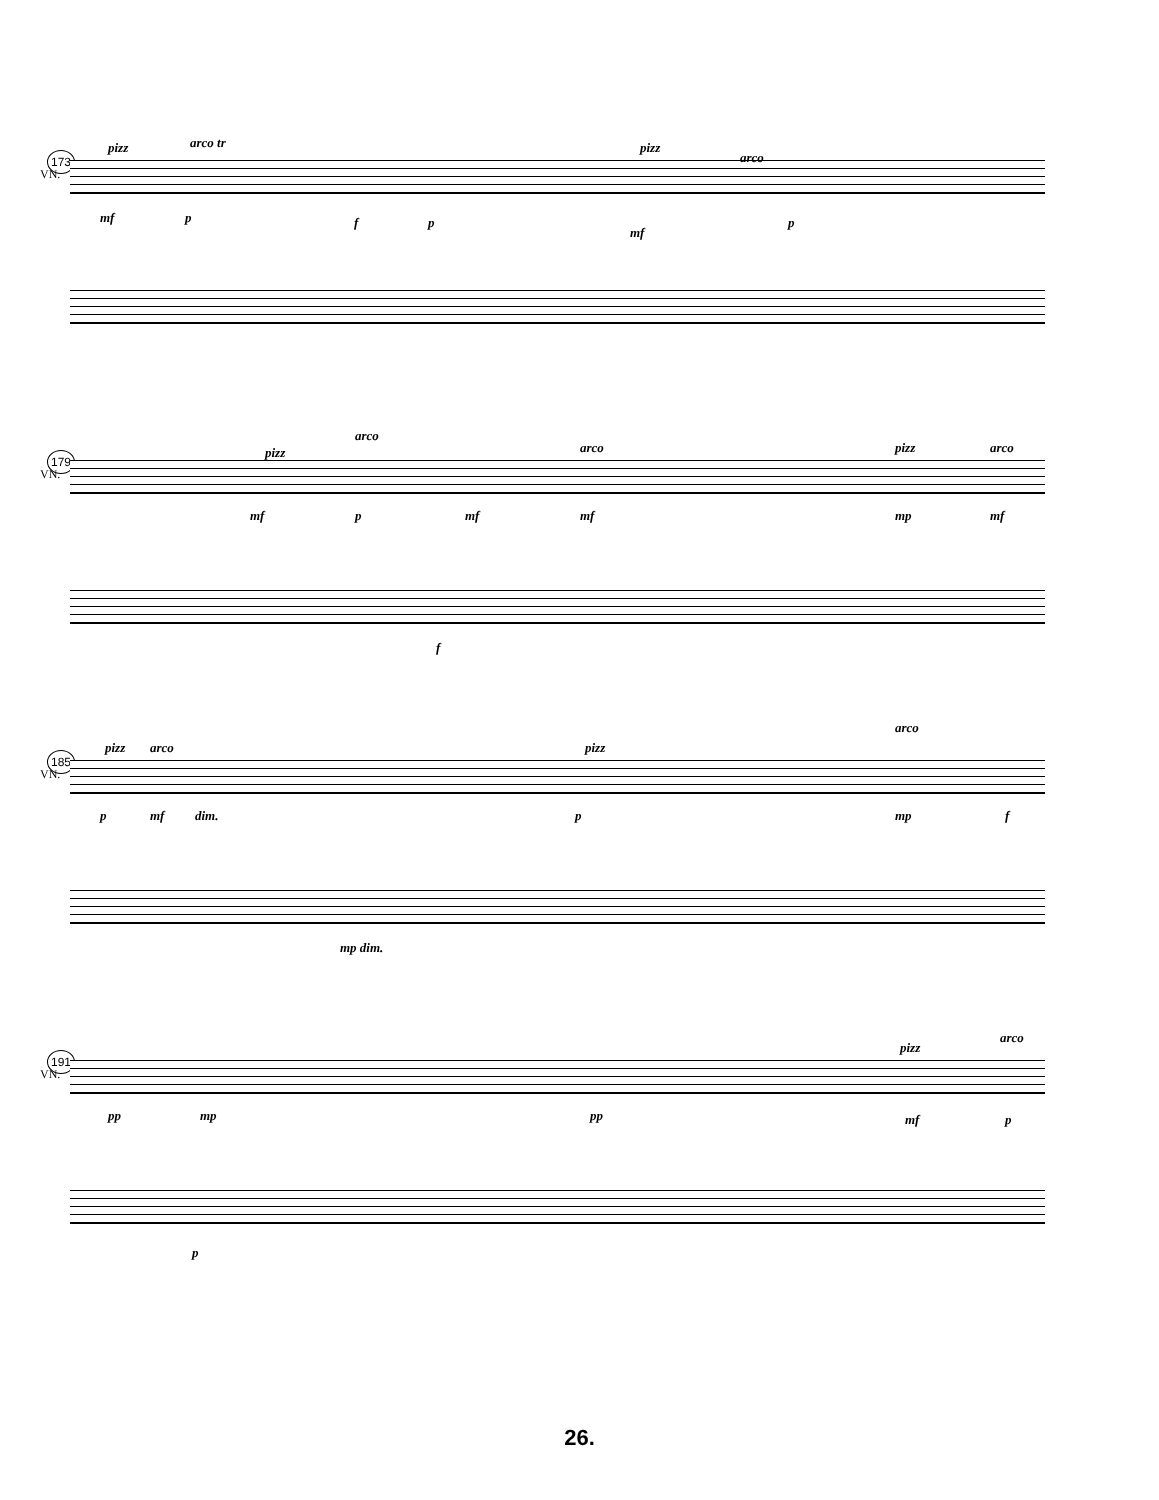173
VN.
pizz arco tr
mf p f p
pizz
mf
arco
p
179
VN.
pizz
arco
mf p mf
arco
mf
pizz arco
mp mf
f
185
VN.
pizz arco
p mf dim.
pizz
p
arco
mp f
mp dim.
191
VN.
pp mp pp
pizz
arco
mf p
p
26.